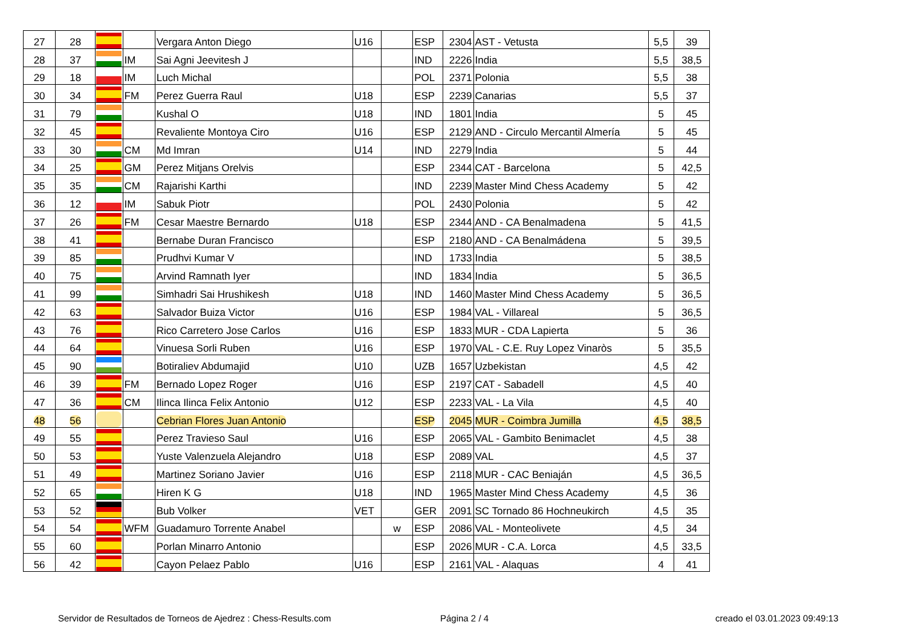| 27 | 28 | | | Vergara Anton Diego | U16 | | ESP | 2304 | AST - Vetusta | 5,5 | 39 |
| 28 | 37 | | IM | Sai Agni Jeevitesh J | | | IND | 2226 | India | 5,5 | 38,5 |
| 29 | 18 | | IM | Luch Michal | | | POL | 2371 | Polonia | 5,5 | 38 |
| 30 | 34 | | FM | Perez Guerra Raul | U18 | | ESP | 2239 | Canarias | 5,5 | 37 |
| 31 | 79 | | | Kushal O | U18 | | IND | 1801 | India | 5 | 45 |
| 32 | 45 | | | Revaliente Montoya Ciro | U16 | | ESP | 2129 | AND - Circulo Mercantil Almería | 5 | 45 |
| 33 | 30 | | CM | Md Imran | U14 | | IND | 2279 | India | 5 | 44 |
| 34 | 25 | | GM | Perez Mitjans Orelvis | | | ESP | 2344 | CAT - Barcelona | 5 | 42,5 |
| 35 | 35 | | CM | Rajarishi Karthi | | | IND | 2239 | Master Mind Chess Academy | 5 | 42 |
| 36 | 12 | | IM | Sabuk Piotr | | | POL | 2430 | Polonia | 5 | 42 |
| 37 | 26 | | FM | Cesar Maestre Bernardo | U18 | | ESP | 2344 | AND - CA Benalmadena | 5 | 41,5 |
| 38 | 41 | | | Bernabe Duran Francisco | | | ESP | 2180 | AND - CA Benalmádena | 5 | 39,5 |
| 39 | 85 | | | Prudhvi Kumar V | | | IND | 1733 | India | 5 | 38,5 |
| 40 | 75 | | | Arvind Ramnath Iyer | | | IND | 1834 | India | 5 | 36,5 |
| 41 | 99 | | | Simhadri Sai Hrushikesh | U18 | | IND | 1460 | Master Mind Chess Academy | 5 | 36,5 |
| 42 | 63 | | | Salvador Buiza Victor | U16 | | ESP | 1984 | VAL - Villareal | 5 | 36,5 |
| 43 | 76 | | | Rico Carretero Jose Carlos | U16 | | ESP | 1833 | MUR - CDA Lapierta | 5 | 36 |
| 44 | 64 | | | Vinuesa Sorli Ruben | U16 | | ESP | 1970 | VAL - C.E. Ruy Lopez Vinaròs | 5 | 35,5 |
| 45 | 90 | | | Botiraliev Abdumajid | U10 | | UZB | 1657 | Uzbekistan | 4,5 | 42 |
| 46 | 39 | | FM | Bernado Lopez Roger | U16 | | ESP | 2197 | CAT - Sabadell | 4,5 | 40 |
| 47 | 36 | | CM | Ilinca Ilinca Felix Antonio | U12 | | ESP | 2233 | VAL - La Vila | 4,5 | 40 |
| 48 | 56 | | | Cebrian Flores Juan Antonio | | | ESP | 2045 | MUR - Coimbra Jumilla | 4,5 | 38,5 |
| 49 | 55 | | | Perez Travieso Saul | U16 | | ESP | 2065 | VAL - Gambito Benimaclet | 4,5 | 38 |
| 50 | 53 | | | Yuste Valenzuela Alejandro | U18 | | ESP | 2089 | VAL | 4,5 | 37 |
| 51 | 49 | | | Martinez Soriano Javier | U16 | | ESP | 2118 | MUR - CAC Beniaján | 4,5 | 36,5 |
| 52 | 65 | | | Hiren K G | U18 | | IND | 1965 | Master Mind Chess Academy | 4,5 | 36 |
| 53 | 52 | | | Bub Volker | VET | | GER | 2091 | SC Tornado 86 Hochneukirch | 4,5 | 35 |
| 54 | 54 | | WFM | Guadamuro Torrente Anabel | | w | ESP | 2086 | VAL - Monteolivete | 4,5 | 34 |
| 55 | 60 | | | Porlan Minarro Antonio | | | ESP | 2026 | MUR - C.A. Lorca | 4,5 | 33,5 |
| 56 | 42 | | | Cayon Pelaez Pablo | U16 | | ESP | 2161 | VAL - Alaquas | 4 | 41 |
Servidor de Resultados de Torneos de Ajedrez : Chess-Results.com Página 2 / 4 creado el 03.01.2023 09:49:13